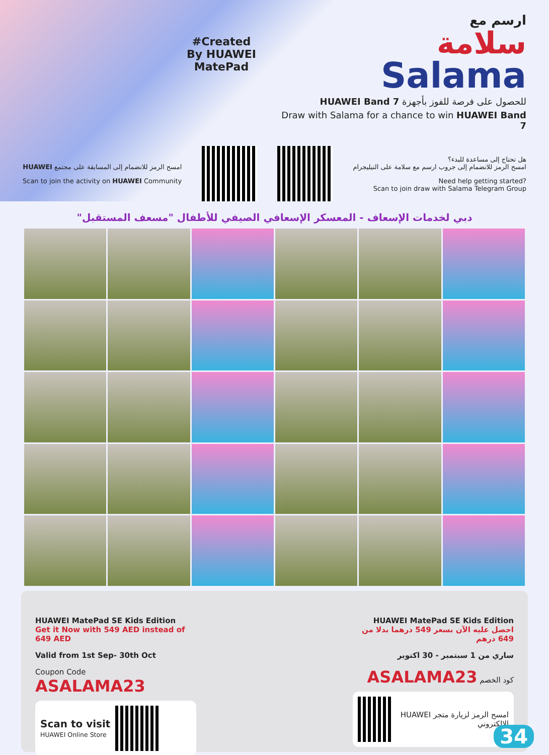#Created
By HUAWEI MatePad
ارسم مع
سلامة
Salama
للحصول على فرصة للفوز بأجهزة HUAWEI Band 7
Draw with Salama for a chance to win HUAWEI Band 7
امسح الرمز للانضمام إلى المسابقة على مجتمع HUAWEI
Scan to join the activity on HUAWEI Community
هل تحتاج إلى مساعدة للبدء؟
امسح الرمز للانضمام إلى جروب ارسم مع سلامة على التيليجرام
Need help getting started?
Scan to join draw with Salama Telegram Group
دبي لخدمات الإسعاف - المعسكر الإسعافي الصيفي للأطفال "مسعف المستقبل"
HUAWEI MatePad SE Kids Edition
Get it Now with 549 AED instead of 649 AED
Valid from 1st Sep- 30th Oct
Coupon Code ASALAMA23
Scan to visit
HUAWEI Online Store
HUAWEI MatePad SE Kids Edition
احصل عليه الآن بسعر 549 درهما بدلا من 649 درهم
ساري من 1 سبتمبر - 30 اكتوبر
ASALAMA23 كود الخصم
امسح الرمز لزيارة متجر HUAWEI الإلكتروني
34